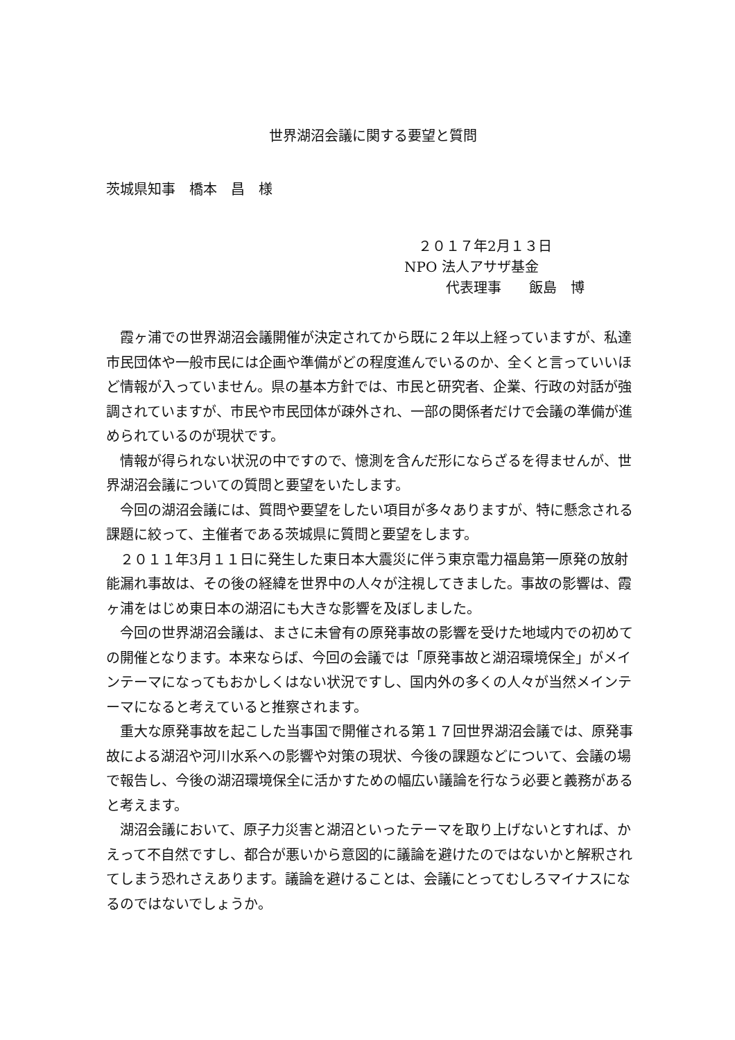世界湖沼会議に関する要望と質問
茨城県知事　橋本　昌　様
　２０１７年2月１３日
NPO 法人アサザ基金
　　　代表理事　　飯島　博
　霞ヶ浦での世界湖沼会議開催が決定されてから既に２年以上経っていますが、私達市民団体や一般市民には企画や準備がどの程度進んでいるのか、全くと言っていいほど情報が入っていません。県の基本方針では、市民と研究者、企業、行政の対話が強調されていますが、市民や市民団体が疎外され、一部の関係者だけで会議の準備が進められているのが現状です。
　情報が得られない状況の中ですので、憶測を含んだ形にならざるを得ませんが、世界湖沼会議についての質問と要望をいたします。
　今回の湖沼会議には、質問や要望をしたい項目が多々ありますが、特に懸念される課題に絞って、主催者である茨城県に質問と要望をします。
　２０１１年3月１１日に発生した東日本大震災に伴う東京電力福島第一原発の放射能漏れ事故は、その後の経緯を世界中の人々が注視してきました。事故の影響は、霞ヶ浦をはじめ東日本の湖沼にも大きな影響を及ぼしました。
　今回の世界湖沼会議は、まさに未曾有の原発事故の影響を受けた地域内での初めての開催となります。本来ならば、今回の会議では「原発事故と湖沼環境保全」がメインテーマになってもおかしくはない状況ですし、国内外の多くの人々が当然メインテーマになると考えていると推察されます。
　重大な原発事故を起こした当事国で開催される第１７回世界湖沼会議では、原発事故による湖沼や河川水系への影響や対策の現状、今後の課題などについて、会議の場で報告し、今後の湖沼環境保全に活かすための幅広い議論を行なう必要と義務があると考えます。
　湖沼会議において、原子力災害と湖沼といったテーマを取り上げないとすれば、かえって不自然ですし、都合が悪いから意図的に議論を避けたのではないかと解釈されてしまう恐れさえあります。議論を避けることは、会議にとってむしろマイナスになるのではないでしょうか。